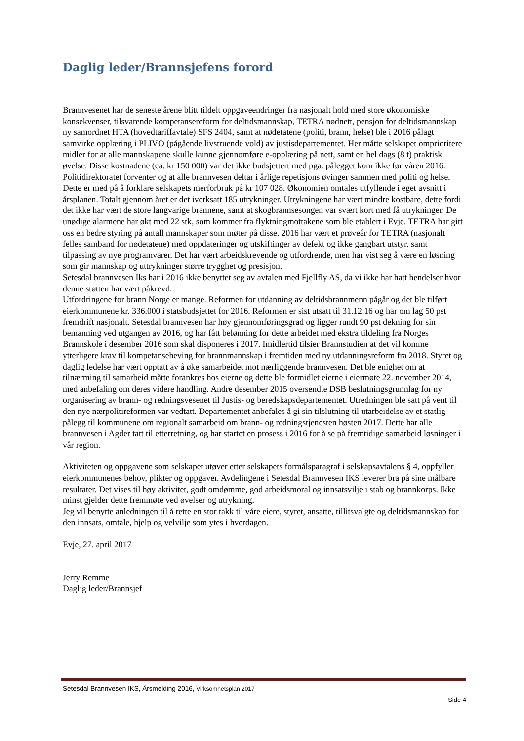Daglig leder/Brannsjefens forord
Brannvesenet har de seneste årene blitt tildelt oppgaveendringer fra nasjonalt hold med store økonomiske konsekvenser, tilsvarende kompetansereform for deltidsmannskap, TETRA nødnett, pensjon for deltidsmannskap ny samordnet HTA (hovedtariffavtale) SFS 2404, samt at nødetatene (politi, brann, helse) ble i 2016 pålagt samvirke opplæring i PLIVO (pågående livstruende vold) av justisdepartementet. Her måtte selskapet omprioritere midler for at alle mannskapene skulle kunne gjennomføre e-opplæring på nett, samt en hel dags (8 t) praktisk øvelse. Disse kostnadene (ca. kr 150 000) var det ikke budsjettert med pga. pålegget kom ikke før våren 2016. Politidirektoratet forventer og at alle brannvesen deltar i årlige repetisjons øvinger sammen med politi og helse. Dette er med på å forklare selskapets merforbruk på kr 107 028. Økonomien omtales utfyllende i eget avsnitt i årsplanen. Totalt gjennom året er det iverksatt 185 utrykninger. Utrykningene har vært mindre kostbare, dette fordi det ikke har vært de store langvarige brannene, samt at skogbrannsesongen var svært kort med få utrykninger. De unødige alarmene har økt med 22 stk, som kommer fra flyktningmottakene som ble etablert i Evje. TETRA har gitt oss en bedre styring på antall mannskaper som møter på disse. 2016 har vært et prøveår for TETRA (nasjonalt felles samband for nødetatene) med oppdateringer og utskiftinger av defekt og ikke gangbart utstyr, samt tilpassing av nye programvarer. Det har vært arbeidskrevende og utfordrende, men har vist seg å være en løsning som gir mannskap og uttrykninger større trygghet og presisjon.
Setesdal brannvesen Iks har i 2016 ikke benyttet seg av avtalen med Fjellfly AS, da vi ikke har hatt hendelser hvor denne støtten har vært påkrevd.
Utfordringene for brann Norge er mange. Reformen for utdanning av deltidsbrannmenn pågår og det ble tilført eierkommunene kr. 336.000 i statsbudsjettet for 2016. Reformen er sist utsatt til 31.12.16 og har om lag 50 pst fremdrift nasjonalt. Setesdal brannvesen har høy gjennomføringsgrad og ligger rundt 90 pst dekning for sin bemanning ved utgangen av 2016, og har fått belønning for dette arbeidet med ekstra tildeling fra Norges Brannskole i desember 2016 som skal disponeres i 2017. Imidlertid tilsier Brannstudien at det vil komme ytterligere krav til kompetanseheving for brannmannskap i fremtiden med ny utdanningsreform fra 2018. Styret og daglig ledelse har vært opptatt av å øke samarbeidet mot nærliggende brannvesen. Det ble enighet om at tilnærming til samarbeid måtte forankres hos eierne og dette ble formidlet eierne i eiermøte 22. november 2014, med anbefaling om deres videre handling. Andre desember 2015 oversendte DSB beslutningsgrunnlag for ny organisering av brann- og redningsvesenet til Justis- og beredskapsdepartementet. Utredningen ble satt på vent til den nye nærpolitireformen var vedtatt. Departementet anbefales å gi sin tilslutning til utarbeidelse av et statlig pålegg til kommunene om regionalt samarbeid om brann- og redningstjenesten høsten 2017. Dette har alle brannvesen i Agder tatt til etterretning, og har startet en prosess i 2016 for å se på fremtidige samarbeid løsninger i vår region.
Aktiviteten og oppgavene som selskapet utøver etter selskapets formålsparagraf i selskapsavtalens § 4, oppfyller eierkommunenes behov, plikter og oppgaver. Avdelingene i Setesdal Brannvesen IKS leverer bra på sine målbare resultater. Det vises til høy aktivitet, godt omdømme, god arbeidsmoral og innsatsvilje i stab og brannkorps. Ikke minst gjelder dette fremmøte ved øvelser og utrykning.
Jeg vil benytte anledningen til å rette en stor takk til våre eiere, styret, ansatte, tillitsvalgte og deltidsmannskap for den innsats, omtale, hjelp og velvilje som ytes i hverdagen.
Evje, 27. april 2017
Jerry Remme
Daglig leder/Brannsjef
Setesdal Brannvesen IKS, Årsmelding 2016, Virksomhetsplan 2017
Side 4